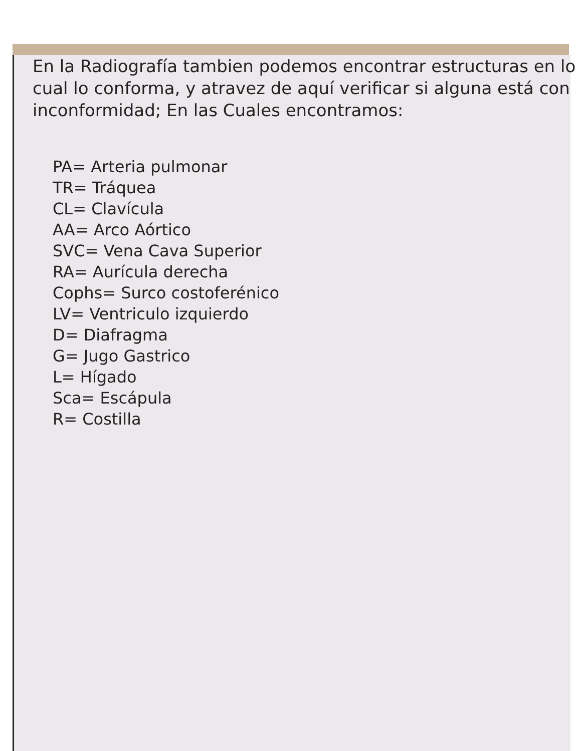En la Radiografía tambien podemos encontrar estructuras en lo cual lo conforma, y atravez de aquí verificar si alguna está con inconformidad; En las Cuales encontramos:
PA= Arteria pulmonar
TR= Tráquea
CL= Clavícula
AA= Arco Aórtico
SVC= Vena Cava Superior
RA= Aurícula derecha
Cophs= Surco costoferénico
LV= Ventriculo izquierdo
D= Diafragma
G= Jugo Gastrico
L= Hígado
Sca= Escápula
R= Costilla